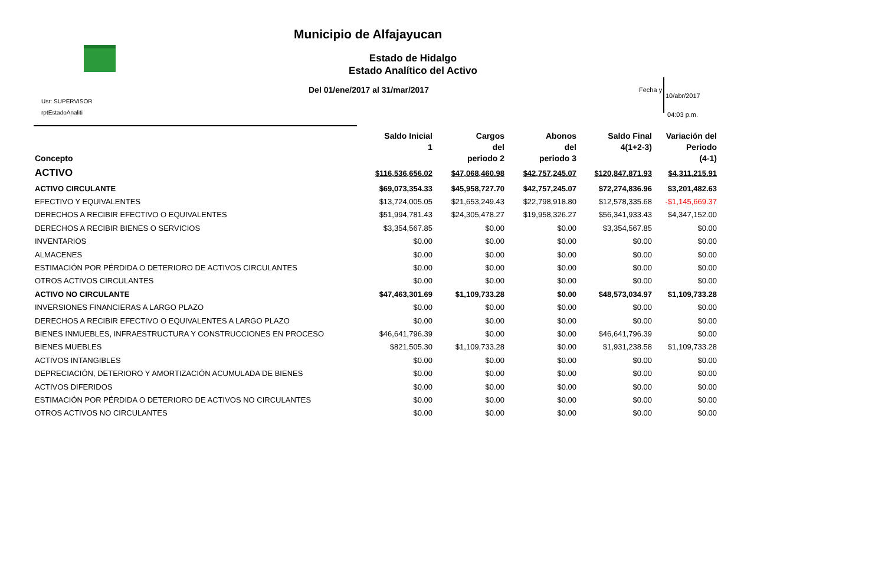Municipio de Alfajayucan
Estado de Hidalgo
Estado Analítico del Activo
Del 01/ene/2017 al 31/mar/2017
Usr: SUPERVISOR
rptEstadoAnaliti
Fecha y
10/abr/2017
04:03 p.m.
| Concepto | Saldo Inicial 1 | Cargos del periodo 2 | Abonos del periodo 3 | Saldo Final 4(1+2-3) | Variación del Periodo (4-1) |
| --- | --- | --- | --- | --- | --- |
| ACTIVO | $116,536,656.02 | $47,068,460.98 | $42,757,245.07 | $120,847,871.93 | $4,311,215.91 |
| ACTIVO CIRCULANTE | $69,073,354.33 | $45,958,727.70 | $42,757,245.07 | $72,274,836.96 | $3,201,482.63 |
| EFECTIVO Y EQUIVALENTES | $13,724,005.05 | $21,653,249.43 | $22,798,918.80 | $12,578,335.68 | -$1,145,669.37 |
| DERECHOS A RECIBIR EFECTIVO O EQUIVALENTES | $51,994,781.43 | $24,305,478.27 | $19,958,326.27 | $56,341,933.43 | $4,347,152.00 |
| DERECHOS A RECIBIR BIENES O SERVICIOS | $3,354,567.85 | $0.00 | $0.00 | $3,354,567.85 | $0.00 |
| INVENTARIOS | $0.00 | $0.00 | $0.00 | $0.00 | $0.00 |
| ALMACENES | $0.00 | $0.00 | $0.00 | $0.00 | $0.00 |
| ESTIMACIÓN POR PÉRDIDA O DETERIORO DE ACTIVOS CIRCULANTES | $0.00 | $0.00 | $0.00 | $0.00 | $0.00 |
| OTROS ACTIVOS CIRCULANTES | $0.00 | $0.00 | $0.00 | $0.00 | $0.00 |
| ACTIVO NO CIRCULANTE | $47,463,301.69 | $1,109,733.28 | $0.00 | $48,573,034.97 | $1,109,733.28 |
| INVERSIONES FINANCIERAS A LARGO PLAZO | $0.00 | $0.00 | $0.00 | $0.00 | $0.00 |
| DERECHOS A RECIBIR EFECTIVO O EQUIVALENTES A LARGO PLAZO | $0.00 | $0.00 | $0.00 | $0.00 | $0.00 |
| BIENES INMUEBLES, INFRAESTRUCTURA Y CONSTRUCCIONES EN PROCESO | $46,641,796.39 | $0.00 | $0.00 | $46,641,796.39 | $0.00 |
| BIENES MUEBLES | $821,505.30 | $1,109,733.28 | $0.00 | $1,931,238.58 | $1,109,733.28 |
| ACTIVOS INTANGIBLES | $0.00 | $0.00 | $0.00 | $0.00 | $0.00 |
| DEPRECIACIÓN, DETERIORO Y AMORTIZACIÓN ACUMULADA DE BIENES | $0.00 | $0.00 | $0.00 | $0.00 | $0.00 |
| ACTIVOS DIFERIDOS | $0.00 | $0.00 | $0.00 | $0.00 | $0.00 |
| ESTIMACIÓN POR PÉRDIDA O DETERIORO DE ACTIVOS NO CIRCULANTES | $0.00 | $0.00 | $0.00 | $0.00 | $0.00 |
| OTROS ACTIVOS NO CIRCULANTES | $0.00 | $0.00 | $0.00 | $0.00 | $0.00 |